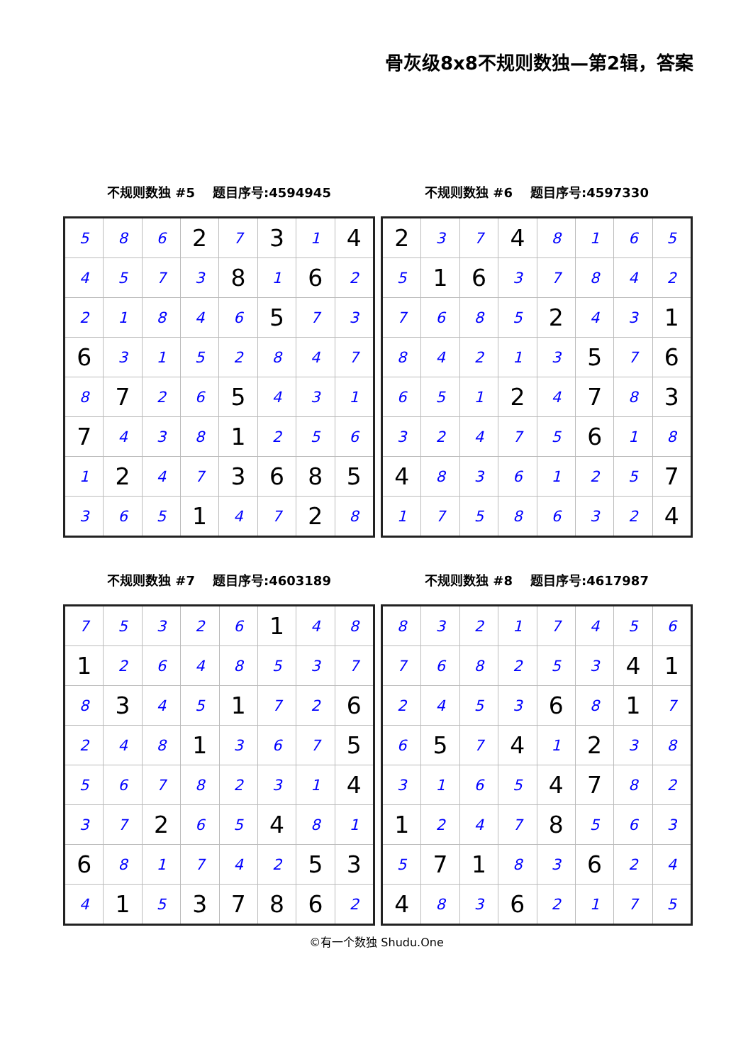骨灰级8x8不规则数独—第2辑，答案
不规则数独 #5 题目序号:4594945
| 5 | 8 | 6 | 2 | 7 | 3 | 1 | 4 |
| 4 | 5 | 7 | 3 | 8 | 1 | 6 | 2 |
| 2 | 1 | 8 | 4 | 6 | 5 | 7 | 3 |
| 6 | 3 | 1 | 5 | 2 | 8 | 4 | 7 |
| 8 | 7 | 2 | 6 | 5 | 4 | 3 | 1 |
| 7 | 4 | 3 | 8 | 1 | 2 | 5 | 6 |
| 1 | 2 | 4 | 7 | 3 | 6 | 8 | 5 |
| 3 | 6 | 5 | 1 | 4 | 7 | 2 | 8 |
不规则数独 #6 题目序号:4597330
| 2 | 3 | 7 | 4 | 8 | 1 | 6 | 5 |
| 5 | 1 | 6 | 3 | 7 | 8 | 4 | 2 |
| 7 | 6 | 8 | 5 | 2 | 4 | 3 | 1 |
| 8 | 4 | 2 | 1 | 3 | 5 | 7 | 6 |
| 6 | 5 | 1 | 2 | 4 | 7 | 8 | 3 |
| 3 | 2 | 4 | 7 | 5 | 6 | 1 | 8 |
| 4 | 8 | 3 | 6 | 1 | 2 | 5 | 7 |
| 1 | 7 | 5 | 8 | 6 | 3 | 2 | 4 |
不规则数独 #7 题目序号:4603189
| 7 | 5 | 3 | 2 | 6 | 1 | 4 | 8 |
| 1 | 2 | 6 | 4 | 8 | 5 | 3 | 7 |
| 8 | 3 | 4 | 5 | 1 | 7 | 2 | 6 |
| 2 | 4 | 8 | 1 | 3 | 6 | 7 | 5 |
| 5 | 6 | 7 | 8 | 2 | 3 | 1 | 4 |
| 3 | 7 | 2 | 6 | 5 | 4 | 8 | 1 |
| 6 | 8 | 1 | 7 | 4 | 2 | 5 | 3 |
| 4 | 1 | 5 | 3 | 7 | 8 | 6 | 2 |
不规则数独 #8 题目序号:4617987
| 8 | 3 | 2 | 1 | 7 | 4 | 5 | 6 |
| 7 | 6 | 8 | 2 | 5 | 3 | 4 | 1 |
| 2 | 4 | 5 | 3 | 6 | 8 | 1 | 7 |
| 6 | 5 | 7 | 4 | 1 | 2 | 3 | 8 |
| 3 | 1 | 6 | 5 | 4 | 7 | 8 | 2 |
| 1 | 2 | 4 | 7 | 8 | 5 | 6 | 3 |
| 5 | 7 | 1 | 8 | 3 | 6 | 2 | 4 |
| 4 | 8 | 3 | 6 | 2 | 1 | 7 | 5 |
©有一个数独 Shudu.One